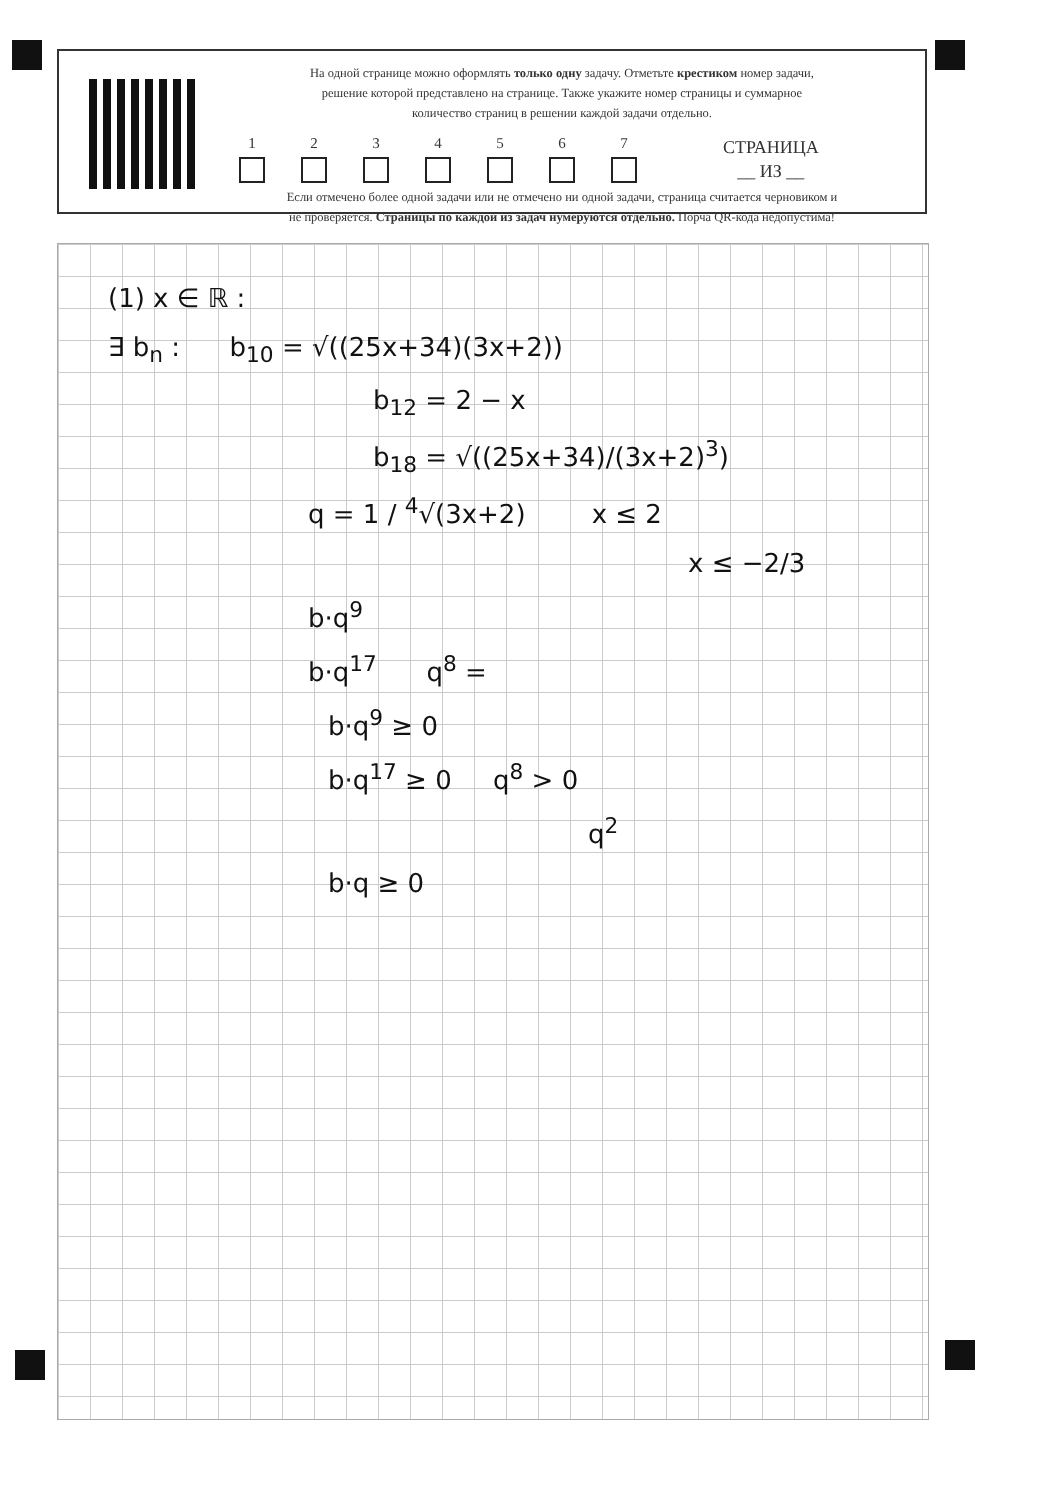На одной странице можно оформлять только одну задачу. Отметьте крестиком номер задачи,
решение которой представлено на странице. Также укажите номер страницы и суммарное
количество страниц в решении каждой задачи отдельно.
1
2
3
4
5
6
7
СТРАНИЦА
__ ИЗ __
Если отмечено более одной задачи или не отмечено ни одной задачи, страница считается черновиком и
не проверяется. Страницы по каждой из задач нумеруются отдельно. Порча QR-кода недопустима!
(1) x ∈ ℝ :
∃ b<sub>n</sub> : b<sub>10</sub> = √((25x+34)(3x+2))
b<sub>12</sub> = 2 − x
b<sub>18</sub> = √((25x+34)/(3x+2)<sup>3</sup>)
q = 1 / <sup>4</sup>√(3x+2) x ≤ 2
x ≤ −2/3
b·q<sup>9</sup>
b·q<sup>17</sup> q<sup>8</sup> =
b·q<sup>9</sup> ≥ 0
b·q<sup>17</sup> ≥ 0 q<sup>8</sup> > 0
q<sup>2</sup>
b·q ≥ 0